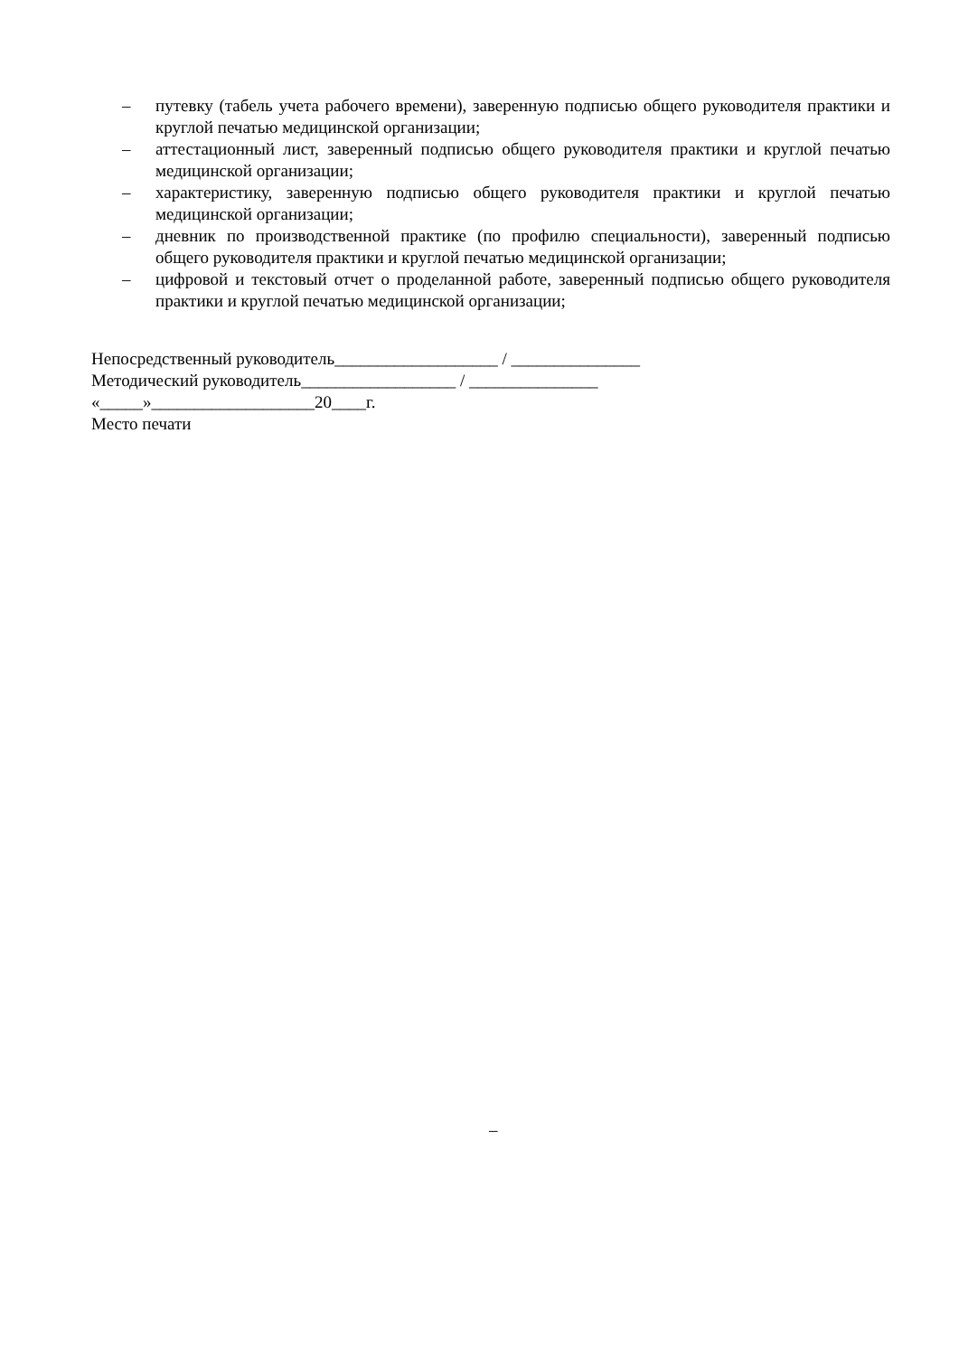– путевку (табель учета рабочего времени), заверенную подписью общего руководителя практики и круглой печатью медицинской организации;
– аттестационный лист, заверенный подписью общего руководителя практики и круглой печатью медицинской организации;
– характеристику, заверенную подписью общего руководителя практики и круглой печатью медицинской организации;
– дневник по производственной практике (по профилю специальности), заверенный подписью общего руководителя практики и круглой печатью медицинской организации;
– цифровой и текстовый отчет о проделанной работе, заверенный подписью общего руководителя практики и круглой печатью медицинской организации;
Непосредственный руководитель___________________ / _______________
Методический руководитель__________________ / _______________
«_____»___________________20____г.
Место печати
–